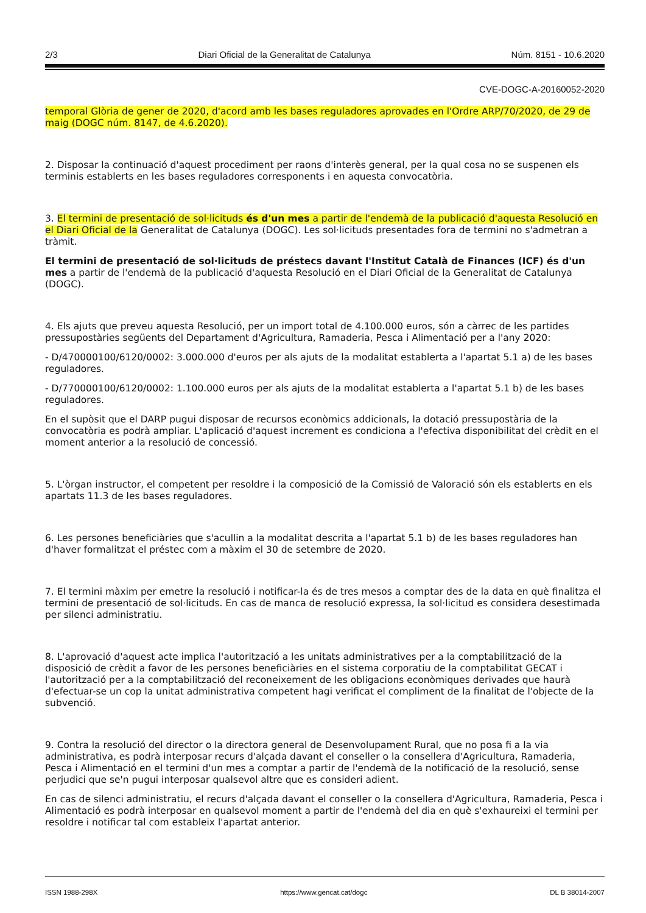2/3 Diari Oficial de la Generalitat de Catalunya Núm. 8151 - 10.6.2020
CVE-DOGC-A-20160052-2020
temporal Glòria de gener de 2020, d'acord amb les bases reguladores aprovades en l'Ordre ARP/70/2020, de 29 de maig (DOGC núm. 8147, de 4.6.2020).
2. Disposar la continuació d'aquest procediment per raons d'interès general, per la qual cosa no se suspenen els terminis establerts en les bases reguladores corresponents i en aquesta convocatòria.
3. El termini de presentació de sol·licituds és d'un mes a partir de l'endemà de la publicació d'aquesta Resolució en el Diari Oficial de la Generalitat de Catalunya (DOGC). Les sol·licituds presentades fora de termini no s'admetran a tràmit.
El termini de presentació de sol·licituds de préstecs davant l'Institut Català de Finances (ICF) és d'un mes a partir de l'endemà de la publicació d'aquesta Resolució en el Diari Oficial de la Generalitat de Catalunya (DOGC).
4. Els ajuts que preveu aquesta Resolució, per un import total de 4.100.000 euros, són a càrrec de les partides pressupostàries següents del Departament d'Agricultura, Ramaderia, Pesca i Alimentació per a l'any 2020:
- D/470000100/6120/0002: 3.000.000 d'euros per als ajuts de la modalitat establerta a l'apartat 5.1 a) de les bases reguladores.
- D/770000100/6120/0002: 1.100.000 euros per als ajuts de la modalitat establerta a l'apartat 5.1 b) de les bases reguladores.
En el supòsit que el DARP pugui disposar de recursos econòmics addicionals, la dotació pressupostària de la convocatòria es podrà ampliar. L'aplicació d'aquest increment es condiciona a l'efectiva disponibilitat del crèdit en el moment anterior a la resolució de concessió.
5. L'òrgan instructor, el competent per resoldre i la composició de la Comissió de Valoració són els establerts en els apartats 11.3 de les bases reguladores.
6. Les persones beneficiàries que s'acullin a la modalitat descrita a l'apartat 5.1 b) de les bases reguladores han d'haver formalitzat el préstec com a màxim el 30 de setembre de 2020.
7. El termini màxim per emetre la resolució i notificar-la és de tres mesos a comptar des de la data en què finalitza el termini de presentació de sol·licituds. En cas de manca de resolució expressa, la sol·licitud es considera desestimada per silenci administratiu.
8. L'aprovació d'aquest acte implica l'autorització a les unitats administratives per a la comptabilització de la disposició de crèdit a favor de les persones beneficiàries en el sistema corporatiu de la comptabilitat GECAT i l'autorització per a la comptabilització del reconeixement de les obligacions econòmiques derivades que haurà d'efectuar-se un cop la unitat administrativa competent hagi verificat el compliment de la finalitat de l'objecte de la subvenció.
9. Contra la resolució del director o la directora general de Desenvolupament Rural, que no posa fi a la via administrativa, es podrà interposar recurs d'alçada davant el conseller o la consellera d'Agricultura, Ramaderia, Pesca i Alimentació en el termini d'un mes a comptar a partir de l'endemà de la notificació de la resolució, sense perjudici que se'n pugui interposar qualsevol altre que es consideri adient.
En cas de silenci administratiu, el recurs d'alçada davant el conseller o la consellera d'Agricultura, Ramaderia, Pesca i Alimentació es podrà interposar en qualsevol moment a partir de l'endemà del dia en què s'exhaureixi el termini per resoldre i notificar tal com estableix l'apartat anterior.
ISSN 1988-298X https://www.gencat.cat/dogc DL B 38014-2007